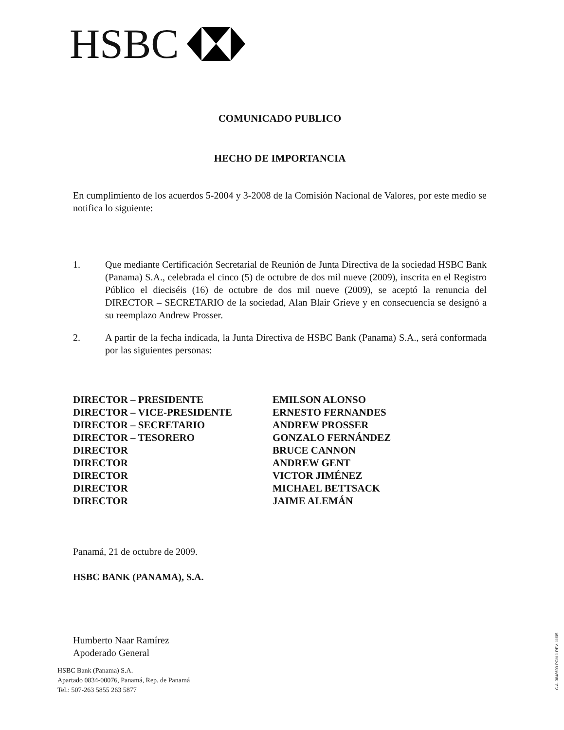HSBC
COMUNICADO PUBLICO
HECHO DE IMPORTANCIA
En cumplimiento de los acuerdos 5-2004 y 3-2008 de la Comisión Nacional de Valores, por este medio se notifica lo siguiente:
1. Que mediante Certificación Secretarial de Reunión de Junta Directiva de la sociedad HSBC Bank (Panama) S.A., celebrada el cinco (5) de octubre de dos mil nueve (2009), inscrita en el Registro Público el dieciséis (16) de octubre de dos mil nueve (2009), se aceptó la renuncia del DIRECTOR – SECRETARIO de la sociedad, Alan Blair Grieve y en consecuencia se designó a su reemplazo Andrew Prosser.
2. A partir de la fecha indicada, la Junta Directiva de HSBC Bank (Panama) S.A., será conformada por las siguientes personas:
| DIRECTOR – PRESIDENTE | EMILSON ALONSO |
| DIRECTOR – VICE-PRESIDENTE | ERNESTO FERNANDES |
| DIRECTOR – SECRETARIO | ANDREW PROSSER |
| DIRECTOR – TESORERO | GONZALO FERNÁNDEZ |
| DIRECTOR | BRUCE CANNON |
| DIRECTOR | ANDREW GENT |
| DIRECTOR | VICTOR JIMÉNEZ |
| DIRECTOR | MICHAEL BETTSACK |
| DIRECTOR | JAIME ALEMÁN |
Panamá, 21 de octubre de 2009.
HSBC BANK (PANAMA), S.A.
Humberto Naar Ramírez
Apoderado General
HSBC Bank (Panama) S.A.
Apartado 0834-00076, Panamá, Rep. de Panamá
Tel.: 507-263 5855 263 5877
C.A. 3848609 PCM 1 REV. 11/05